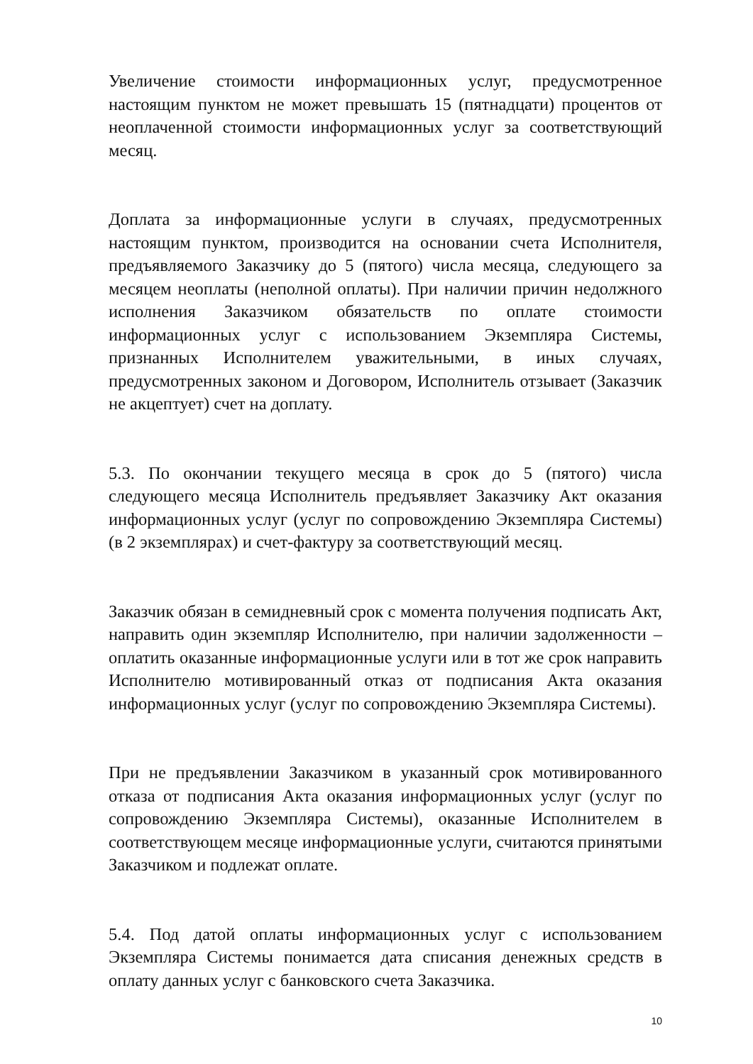Увеличение стоимости информационных услуг, предусмотренное настоящим пунктом не может превышать 15 (пятнадцати) процентов от неоплаченной стоимости информационных услуг за соответствующий месяц.
Доплата за информационные услуги в случаях, предусмотренных настоящим пунктом, производится на основании счета Исполнителя, предъявляемого Заказчику до 5 (пятого) числа месяца, следующего за месяцем неоплаты (неполной оплаты). При наличии причин недолжного исполнения Заказчиком обязательств по оплате стоимости информационных услуг с использованием Экземпляра Системы, признанных Исполнителем уважительными, в иных случаях, предусмотренных законом и Договором, Исполнитель отзывает (Заказчик не акцептует) счет на доплату.
5.3. По окончании текущего месяца в срок до 5 (пятого) числа следующего месяца Исполнитель предъявляет Заказчику Акт оказания информационных услуг (услуг по сопровождению Экземпляра Системы) (в 2 экземплярах) и счет-фактуру за соответствующий месяц.
Заказчик обязан в семидневный срок с момента получения подписать Акт, направить один экземпляр Исполнителю, при наличии задолженности – оплатить оказанные информационные услуги или в тот же срок направить Исполнителю мотивированный отказ от подписания Акта оказания информационных услуг (услуг по сопровождению Экземпляра Системы).
При не предъявлении Заказчиком в указанный срок мотивированного отказа от подписания Акта оказания информационных услуг (услуг по сопровождению Экземпляра Системы), оказанные Исполнителем в соответствующем месяце информационные услуги, считаются принятыми Заказчиком и подлежат оплате.
5.4. Под датой оплаты информационных услуг с использованием Экземпляра Системы понимается дата списания денежных средств в оплату данных услуг с банковского счета Заказчика.
10